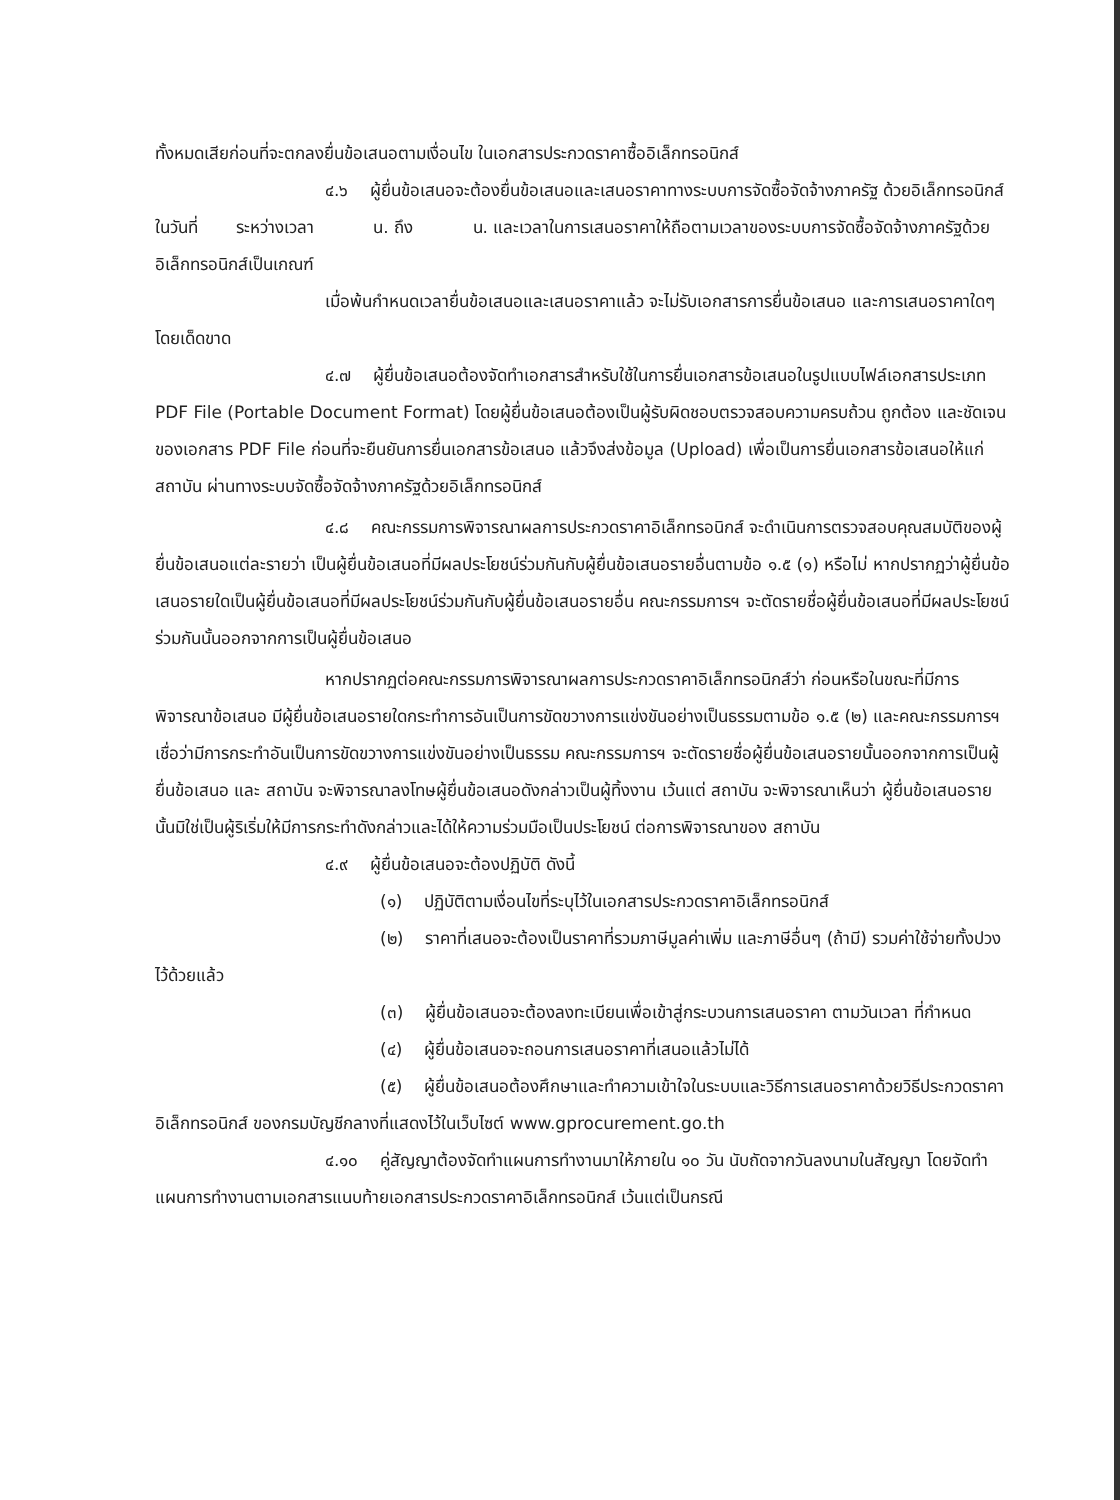ทั้งหมดเสียก่อนที่จะตกลงยื่นข้อเสนอตามเงื่อนไข ในเอกสารประกวดราคาซื้ออิเล็กทรอนิกส์
๔.๖ ผู้ยื่นข้อเสนอจะต้องยื่นข้อเสนอและเสนอราคาทางระบบการจัดซื้อจัดจ้างภาครัฐ ด้วยอิเล็กทรอนิกส์ในวันที่ ระหว่างเวลา น. ถึง น. และเวลาในการเสนอราคาให้ถือตามเวลาของระบบการจัดซื้อจัดจ้างภาครัฐด้วยอิเล็กทรอนิกส์เป็นเกณฑ์
เมื่อพ้นกำหนดเวลายื่นข้อเสนอและเสนอราคาแล้ว จะไม่รับเอกสารการยื่นข้อเสนอ และการเสนอราคาใดๆ โดยเด็ดขาด
๔.๗ ผู้ยื่นข้อเสนอต้องจัดทำเอกสารสำหรับใช้ในการยื่นเอกสารข้อเสนอในรูปแบบไฟล์เอกสารประเภท PDF File (Portable Document Format) โดยผู้ยื่นข้อเสนอต้องเป็นผู้รับผิดชอบตรวจสอบความครบถ้วน ถูกต้อง และชัดเจนของเอกสาร PDF File ก่อนที่จะยืนยันการยื่นเอกสารข้อเสนอ แล้วจึงส่งข้อมูล (Upload) เพื่อเป็นการยื่นเอกสารข้อเสนอให้แก่ สถาบัน ผ่านทางระบบจัดซื้อจัดจ้างภาครัฐด้วยอิเล็กทรอนิกส์
๔.๘ คณะกรรมการพิจารณาผลการประกวดราคาอิเล็กทรอนิกส์ จะดำเนินการตรวจสอบคุณสมบัติของผู้ยื่นข้อเสนอแต่ละรายว่า เป็นผู้ยื่นข้อเสนอที่มีผลประโยชน์ร่วมกันกับผู้ยื่นข้อเสนอรายอื่นตามข้อ ๑.๕ (๑) หรือไม่ หากปรากฏว่าผู้ยื่นข้อเสนอรายใดเป็นผู้ยื่นข้อเสนอที่มีผลประโยชน์ร่วมกันกับผู้ยื่นข้อเสนอรายอื่น คณะกรรมการฯ จะตัดรายชื่อผู้ยื่นข้อเสนอที่มีผลประโยชน์ร่วมกันนั้นออกจากการเป็นผู้ยื่นข้อเสนอ
หากปรากฏต่อคณะกรรมการพิจารณาผลการประกวดราคาอิเล็กทรอนิกส์ว่า ก่อนหรือในขณะที่มีการพิจารณาข้อเสนอ มีผู้ยื่นข้อเสนอรายใดกระทำการอันเป็นการขัดขวางการแข่งขันอย่างเป็นธรรมตามข้อ ๑.๕ (๒) และคณะกรรมการฯ เชื่อว่ามีการกระทำอันเป็นการขัดขวางการแข่งขันอย่างเป็นธรรม คณะกรรมการฯ จะตัดรายชื่อผู้ยื่นข้อเสนอรายนั้นออกจากการเป็นผู้ยื่นข้อเสนอ และ สถาบัน จะพิจารณาลงโทษผู้ยื่นข้อเสนอดังกล่าวเป็นผู้ทิ้งงาน เว้นแต่ สถาบัน จะพิจารณาเห็นว่า ผู้ยื่นข้อเสนอรายนั้นมิใช่เป็นผู้ริเริ่มให้มีการกระทำดังกล่าวและได้ให้ความร่วมมือเป็นประโยชน์ ต่อการพิจารณาของ สถาบัน
๔.๙ ผู้ยื่นข้อเสนอจะต้องปฏิบัติ ดังนี้
(๑) ปฏิบัติตามเงื่อนไขที่ระบุไว้ในเอกสารประกวดราคาอิเล็กทรอนิกส์
(๒) ราคาที่เสนอจะต้องเป็นราคาที่รวมภาษีมูลค่าเพิ่ม และภาษีอื่นๆ (ถ้ามี) รวมค่าใช้จ่ายทั้งปวงไว้ด้วยแล้ว
(๓) ผู้ยื่นข้อเสนอจะต้องลงทะเบียนเพื่อเข้าสู่กระบวนการเสนอราคา ตามวันเวลา ที่กำหนด
(๔) ผู้ยื่นข้อเสนอจะถอนการเสนอราคาที่เสนอแล้วไม่ได้
(๕) ผู้ยื่นข้อเสนอต้องศึกษาและทำความเข้าใจในระบบและวิธีการเสนอราคาด้วยวิธีประกวดราคาอิเล็กทรอนิกส์ ของกรมบัญชีกลางที่แสดงไว้ในเว็บไซต์ www.gprocurement.go.th
๔.๑๐ คู่สัญญาต้องจัดทำแผนการทำงานมาให้ภายใน ๑๐ วัน นับถัดจากวันลงนามในสัญญา โดยจัดทำแผนการทำงานตามเอกสารแนบท้ายเอกสารประกวดราคาอิเล็กทรอนิกส์ เว้นแต่เป็นกรณี